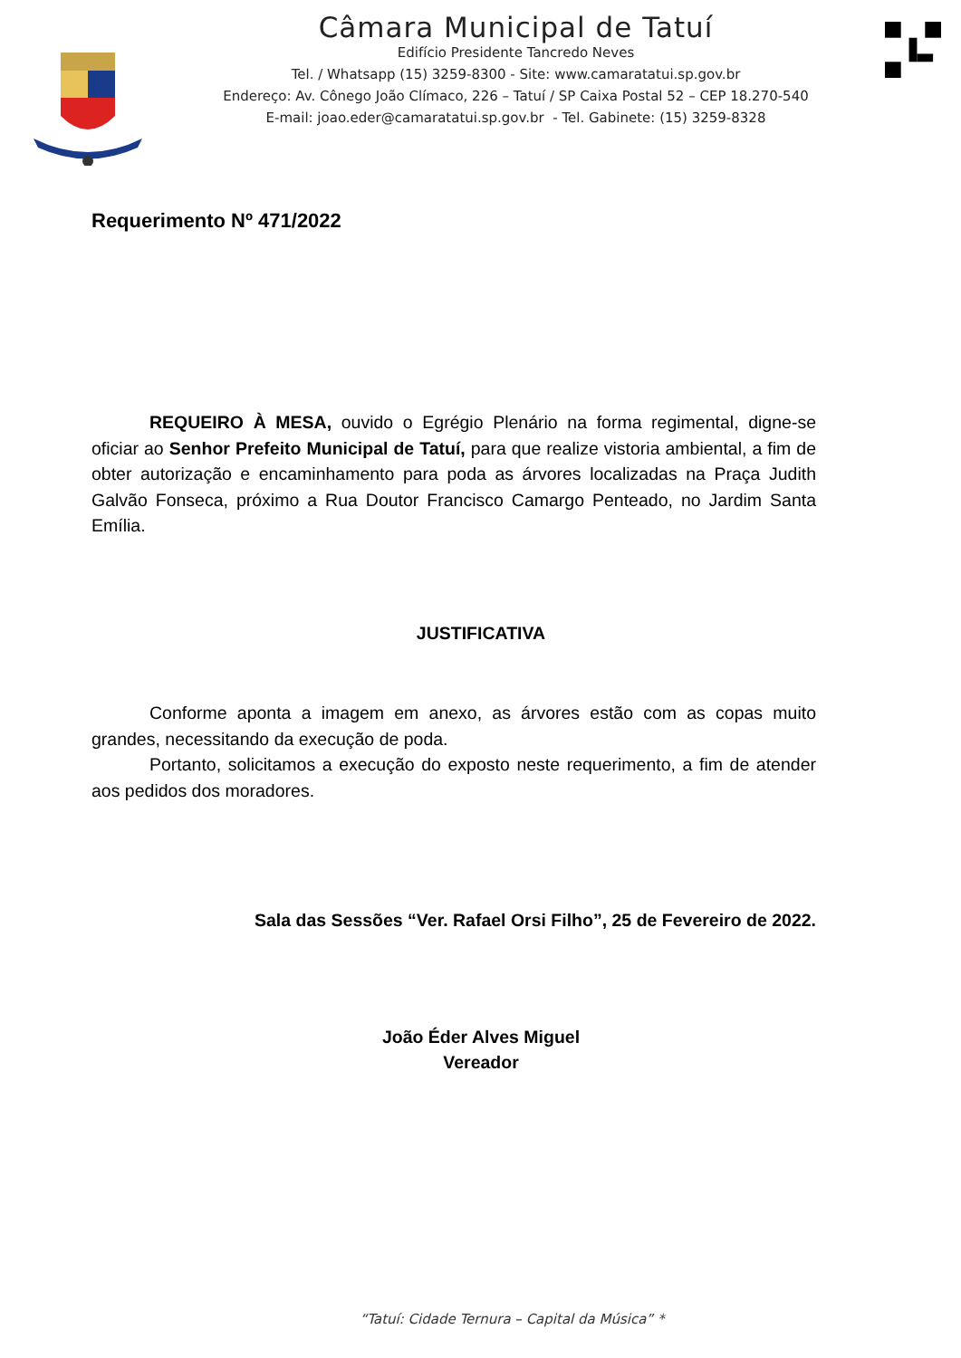Câmara Municipal de Tatuí
Edifício Presidente Tancredo Neves
Tel. / Whatsapp (15) 3259-8300 - Site: www.camaratatui.sp.gov.br
Endereço: Av. Cônego João Clímaco, 226 – Tatuí / SP Caixa Postal 52 – CEP 18.270-540
E-mail: joao.eder@camaratatui.sp.gov.br - Tel. Gabinete: (15) 3259-8328
Requerimento Nº 471/2022
REQUEIRO À MESA, ouvido o Egrégio Plenário na forma regimental, digne-se oficiar ao Senhor Prefeito Municipal de Tatuí, para que realize vistoria ambiental, a fim de obter autorização e encaminhamento para poda as árvores localizadas na Praça Judith Galvão Fonseca, próximo a Rua Doutor Francisco Camargo Penteado, no Jardim Santa Emília.
JUSTIFICATIVA
Conforme aponta a imagem em anexo, as árvores estão com as copas muito grandes, necessitando da execução de poda.
Portanto, solicitamos a execução do exposto neste requerimento, a fim de atender aos pedidos dos moradores.
Sala das Sessões “Ver. Rafael Orsi Filho”, 25 de Fevereiro de 2022.
João Éder Alves Miguel
Vereador
“Tatuí: Cidade Ternura – Capital da Música” *